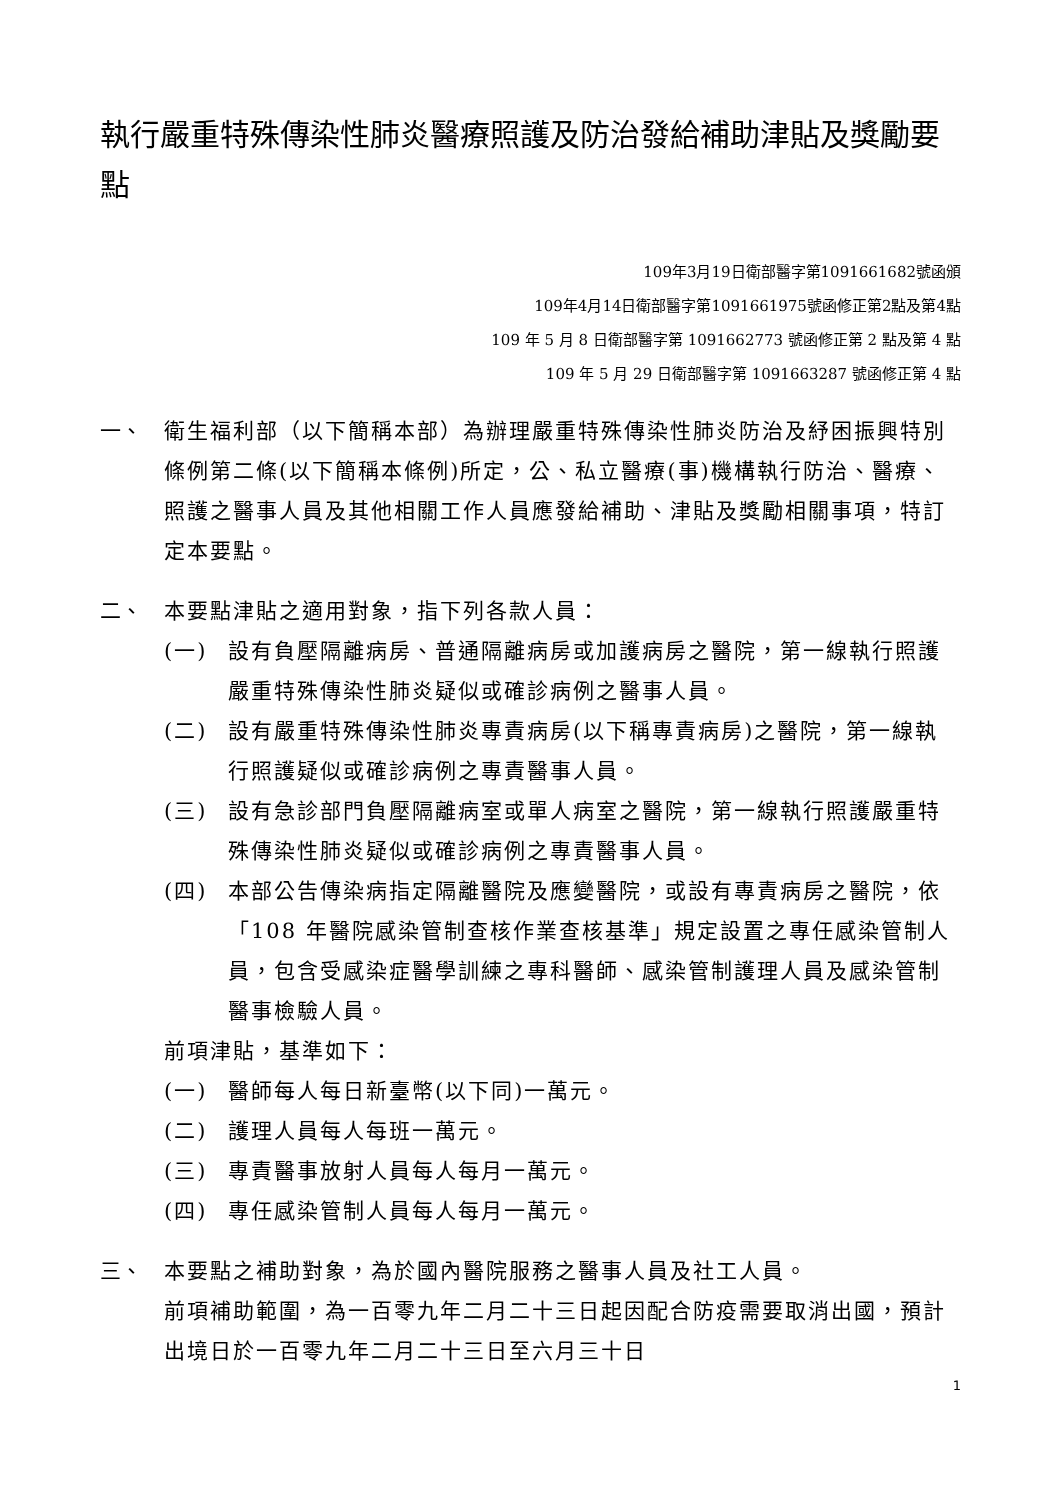執行嚴重特殊傳染性肺炎醫療照護及防治發給補助津貼及獎勵要點
109年3月19日衛部醫字第1091661682號函頒
109年4月14日衛部醫字第1091661975號函修正第2點及第4點
109 年 5 月 8 日衛部醫字第 1091662773 號函修正第 2 點及第 4 點
109 年 5 月 29 日衛部醫字第 1091663287 號函修正第 4 點
一、 衛生福利部（以下簡稱本部）為辦理嚴重特殊傳染性肺炎防治及紓困振興特別條例第二條(以下簡稱本條例)所定，公、私立醫療(事)機構執行防治、醫療、照護之醫事人員及其他相關工作人員應發給補助、津貼及獎勵相關事項，特訂定本要點。
二、 本要點津貼之適用對象，指下列各款人員：
(一) 設有負壓隔離病房、普通隔離病房或加護病房之醫院，第一線執行照護嚴重特殊傳染性肺炎疑似或確診病例之醫事人員。
(二) 設有嚴重特殊傳染性肺炎專責病房(以下稱專責病房)之醫院，第一線執行照護疑似或確診病例之專責醫事人員。
(三) 設有急診部門負壓隔離病室或單人病室之醫院，第一線執行照護嚴重特殊傳染性肺炎疑似或確診病例之專責醫事人員。
(四) 本部公告傳染病指定隔離醫院及應變醫院，或設有專責病房之醫院，依「108 年醫院感染管制查核作業查核基準」規定設置之專任感染管制人員，包含受感染症醫學訓練之專科醫師、感染管制護理人員及感染管制醫事檢驗人員。
前項津貼，基準如下：
(一) 醫師每人每日新臺幣(以下同)一萬元。
(二) 護理人員每人每班一萬元。
(三) 專責醫事放射人員每人每月一萬元。
(四) 專任感染管制人員每人每月一萬元。
三、 本要點之補助對象，為於國內醫院服務之醫事人員及社工人員。
前項補助範圍，為一百零九年二月二十三日起因配合防疫需要取消出國，預計出境日於一百零九年二月二十三日至六月三十日
1